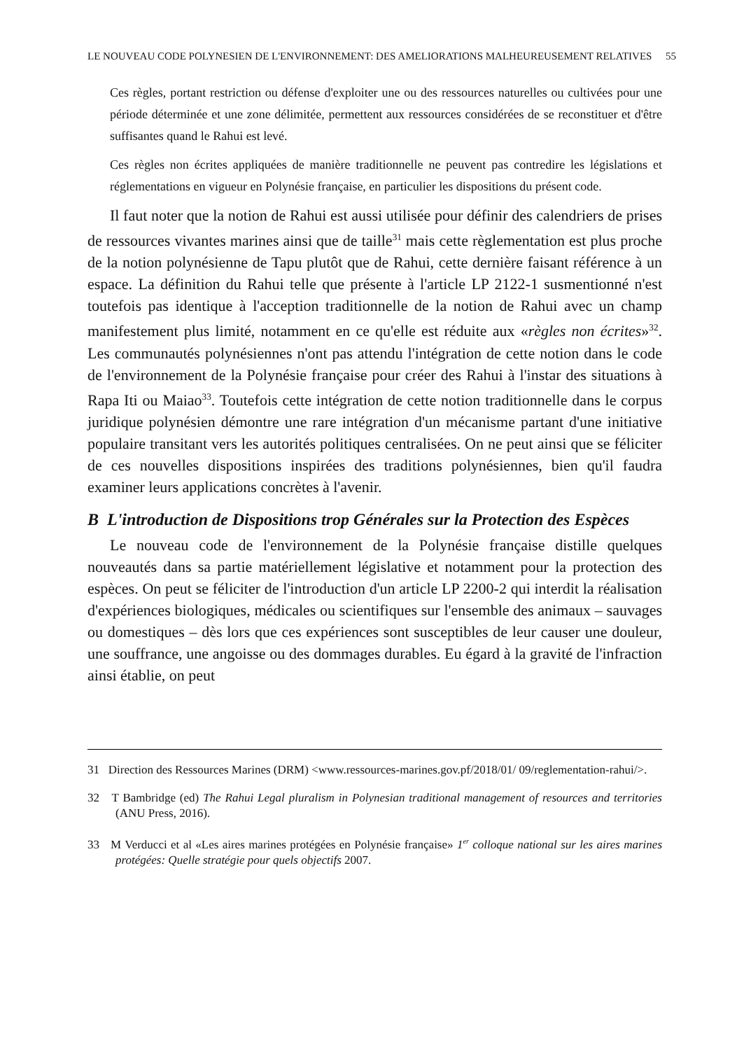LE NOUVEAU CODE POLYNESIEN DE L'ENVIRONNEMENT: DES AMELIORATIONS MALHEUREUSEMENT RELATIVES 55
Ces règles, portant restriction ou défense d'exploiter une ou des ressources naturelles ou cultivées pour une période déterminée et une zone délimitée, permettent aux ressources considérées de se reconstituer et d'être suffisantes quand le Rahui est levé.
Ces règles non écrites appliquées de manière traditionnelle ne peuvent pas contredire les législations et réglementations en vigueur en Polynésie française, en particulier les dispositions du présent code.
Il faut noter que la notion de Rahui est aussi utilisée pour définir des calendriers de prises de ressources vivantes marines ainsi que de taille<sup>31</sup> mais cette règlementation est plus proche de la notion polynésienne de Tapu plutôt que de Rahui, cette dernière faisant référence à un espace. La définition du Rahui telle que présente à l'article LP 2122-1 susmentionné n'est toutefois pas identique à l'acception traditionnelle de la notion de Rahui avec un champ manifestement plus limité, notamment en ce qu'elle est réduite aux «règles non écrites»<sup>32</sup>. Les communautés polynésiennes n'ont pas attendu l'intégration de cette notion dans le code de l'environnement de la Polynésie française pour créer des Rahui à l'instar des situations à Rapa Iti ou Maiao<sup>33</sup>. Toutefois cette intégration de cette notion traditionnelle dans le corpus juridique polynésien démontre une rare intégration d'un mécanisme partant d'une initiative populaire transitant vers les autorités politiques centralisées. On ne peut ainsi que se féliciter de ces nouvelles dispositions inspirées des traditions polynésiennes, bien qu'il faudra examiner leurs applications concrètes à l'avenir.
B L'introduction de Dispositions trop Générales sur la Protection des Espèces
Le nouveau code de l'environnement de la Polynésie française distille quelques nouveautés dans sa partie matériellement législative et notamment pour la protection des espèces. On peut se féliciter de l'introduction d'un article LP 2200-2 qui interdit la réalisation d'expériences biologiques, médicales ou scientifiques sur l'ensemble des animaux – sauvages ou domestiques – dès lors que ces expériences sont susceptibles de leur causer une douleur, une souffrance, une angoisse ou des dommages durables. Eu égard à la gravité de l'infraction ainsi établie, on peut
31 Direction des Ressources Marines (DRM) <www.ressources-marines.gov.pf/2018/01/ 09/reglementation-rahui/>.
32 T Bambridge (ed) The Rahui Legal pluralism in Polynesian traditional management of resources and territories (ANU Press, 2016).
33 M Verducci et al «Les aires marines protégées en Polynésie française» 1<sup>er</sup> colloque national sur les aires marines protégées: Quelle stratégie pour quels objectifs 2007.